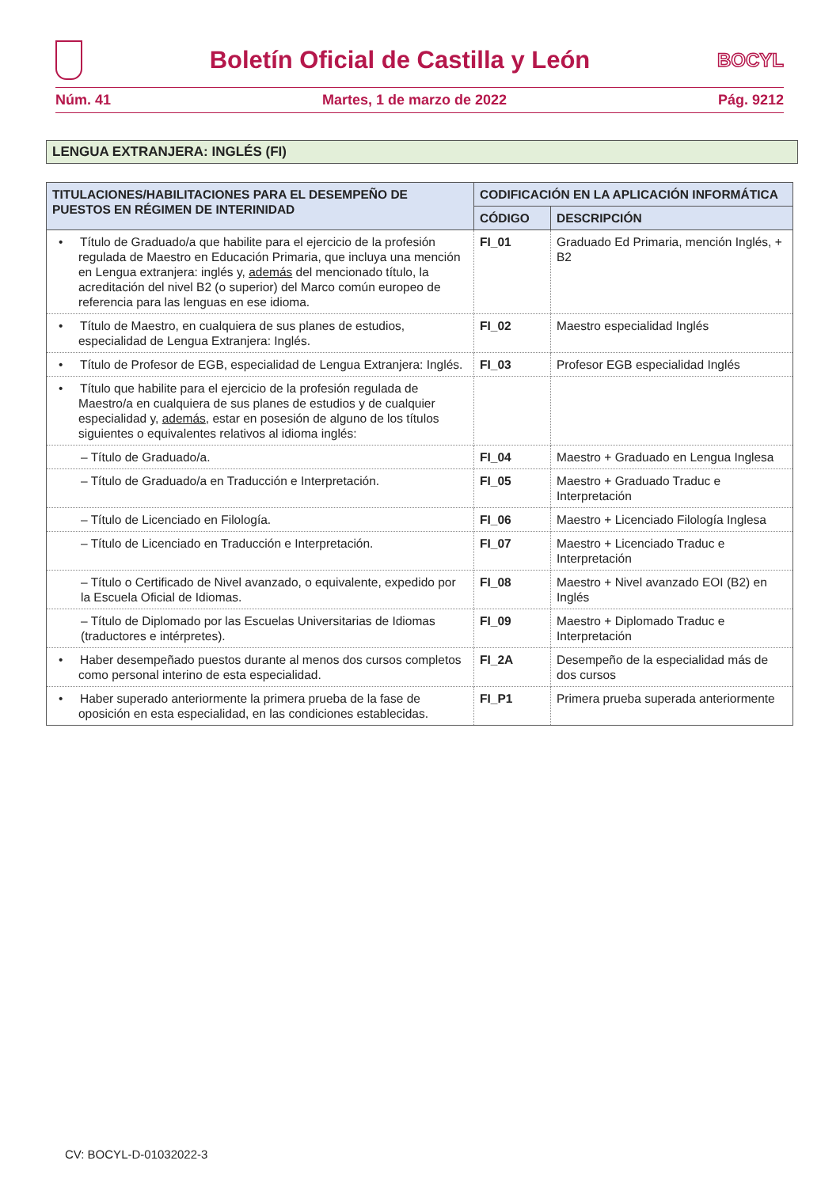Boletín Oficial de Castilla y León
BOCYL
Núm. 41 Martes, 1 de marzo de 2022 Pág. 9212
LENGUA EXTRANJERA: INGLÉS (FI)
| TITULACIONES/HABILITACIONES PARA EL DESEMPEÑO DE PUESTOS EN RÉGIMEN DE INTERINIDAD | CODIFICACIÓN EN LA APLICACIÓN INFORMÁTICA | |
| --- | --- | --- |
| | CÓDIGO | DESCRIPCIÓN |
| • Título de Graduado/a que habilite para el ejercicio de la profesión regulada de Maestro en Educación Primaria, que incluya una mención en Lengua extranjera: inglés y, además del mencionado título, la acreditación del nivel B2 (o superior) del Marco común europeo de referencia para las lenguas en ese idioma. | FI_01 | Graduado Ed Primaria, mención Inglés, + B2 |
| • Título de Maestro, en cualquiera de sus planes de estudios, especialidad de Lengua Extranjera: Inglés. | FI_02 | Maestro especialidad Inglés |
| • Título de Profesor de EGB, especialidad de Lengua Extranjera: Inglés. | FI_03 | Profesor EGB especialidad Inglés |
| • Título que habilite para el ejercicio de la profesión regulada de Maestro/a en cualquiera de sus planes de estudios y de cualquier especialidad y, además , estar en posesión de alguno de los títulos siguientes o equivalentes relativos al idioma inglés: | | |
| – Título de Graduado/a. | FI_04 | Maestro + Graduado en Lengua Inglesa |
| – Título de Graduado/a en Traducción e Interpretación. | FI_05 | Maestro + Graduado Traduc e Interpretación |
| – Título de Licenciado en Filología. | FI_06 | Maestro + Licenciado Filología Inglesa |
| – Título de Licenciado en Traducción e Interpretación. | FI_07 | Maestro + Licenciado Traduc e Interpretación |
| – Título o Certificado de Nivel avanzado, o equivalente, expedido por la Escuela Oficial de Idiomas. | FI_08 | Maestro + Nivel avanzado EOI (B2) en Inglés |
| – Título de Diplomado por las Escuelas Universitarias de Idiomas (traductores e intérpretes). | FI_09 | Maestro + Diplomado Traduc e Interpretación |
| • Haber desempeñado puestos durante al menos dos cursos completos como personal interino de esta especialidad. | FI_2A | Desempeño de la especialidad más de dos cursos |
| • Haber superado anteriormente la primera prueba de la fase de oposición en esta especialidad, en las condiciones establecidas. | FI_P1 | Primera prueba superada anteriormente |
CV: BOCYL-D-01032022-3